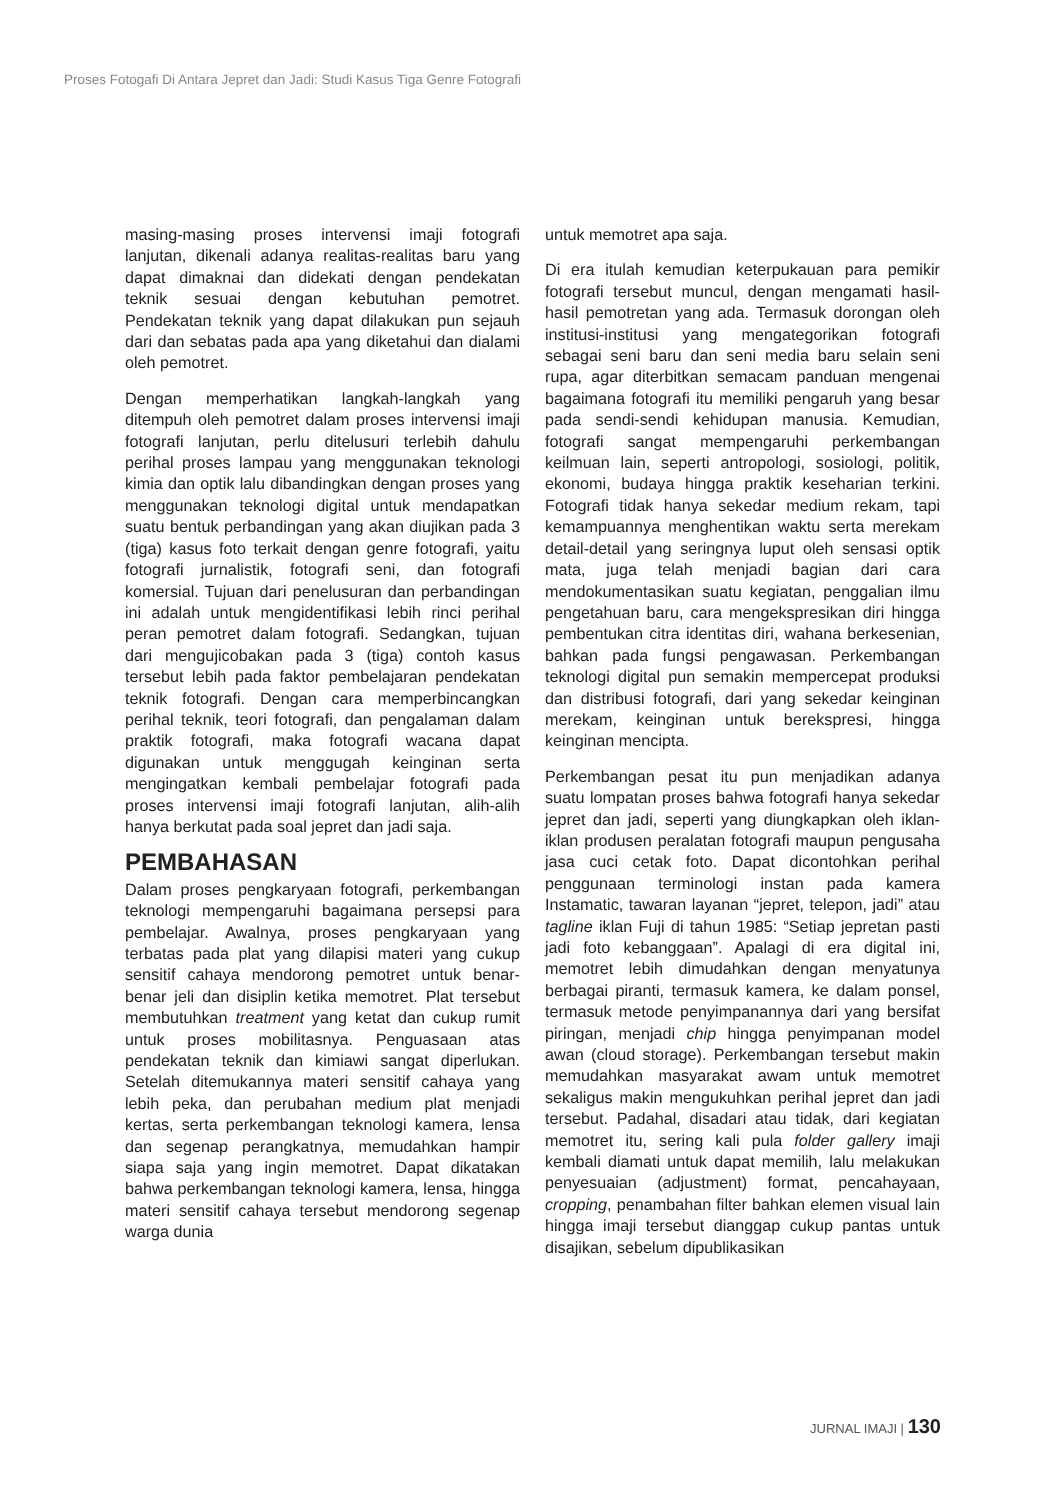Proses Fotogafi Di Antara Jepret dan Jadi: Studi Kasus Tiga Genre Fotografi
masing-masing proses intervensi imaji fotografi lanjutan, dikenali adanya realitas-realitas baru yang dapat dimaknai dan didekati dengan pendekatan teknik sesuai dengan kebutuhan pemotret. Pendekatan teknik yang dapat dilakukan pun sejauh dari dan sebatas pada apa yang diketahui dan dialami oleh pemotret.
Dengan memperhatikan langkah-langkah yang ditempuh oleh pemotret dalam proses intervensi imaji fotografi lanjutan, perlu ditelusuri terlebih dahulu perihal proses lampau yang menggunakan teknologi kimia dan optik lalu dibandingkan dengan proses yang menggunakan teknologi digital untuk mendapatkan suatu bentuk perbandingan yang akan diujikan pada 3 (tiga) kasus foto terkait dengan genre fotografi, yaitu fotografi jurnalistik, fotografi seni, dan fotografi komersial. Tujuan dari penelusuran dan perbandingan ini adalah untuk mengidentifikasi lebih rinci perihal peran pemotret dalam fotografi. Sedangkan, tujuan dari mengujicobakan pada 3 (tiga) contoh kasus tersebut lebih pada faktor pembelajaran pendekatan teknik fotografi. Dengan cara memperbincangkan perihal teknik, teori fotografi, dan pengalaman dalam praktik fotografi, maka fotografi wacana dapat digunakan untuk menggugah keinginan serta mengingatkan kembali pembelajar fotografi pada proses intervensi imaji fotografi lanjutan, alih-alih hanya berkutat pada soal jepret dan jadi saja.
PEMBAHASAN
Dalam proses pengkaryaan fotografi, perkembangan teknologi mempengaruhi bagaimana persepsi para pembelajar. Awalnya, proses pengkaryaan yang terbatas pada plat yang dilapisi materi yang cukup sensitif cahaya mendorong pemotret untuk benar-benar jeli dan disiplin ketika memotret. Plat tersebut membutuhkan treatment yang ketat dan cukup rumit untuk proses mobilitasnya. Penguasaan atas pendekatan teknik dan kimiawi sangat diperlukan. Setelah ditemukannya materi sensitif cahaya yang lebih peka, dan perubahan medium plat menjadi kertas, serta perkembangan teknologi kamera, lensa dan segenap perangkatnya, memudahkan hampir siapa saja yang ingin memotret. Dapat dikatakan bahwa perkembangan teknologi kamera, lensa, hingga materi sensitif cahaya tersebut mendorong segenap warga dunia
untuk memotret apa saja.
Di era itulah kemudian keterpukauan para pemikir fotografi tersebut muncul, dengan mengamati hasil-hasil pemotretan yang ada. Termasuk dorongan oleh institusi-institusi yang mengategorikan fotografi sebagai seni baru dan seni media baru selain seni rupa, agar diterbitkan semacam panduan mengenai bagaimana fotografi itu memiliki pengaruh yang besar pada sendi-sendi kehidupan manusia. Kemudian, fotografi sangat mempengaruhi perkembangan keilmuan lain, seperti antropologi, sosiologi, politik, ekonomi, budaya hingga praktik keseharian terkini. Fotografi tidak hanya sekedar medium rekam, tapi kemampuannya menghentikan waktu serta merekam detail-detail yang seringnya luput oleh sensasi optik mata, juga telah menjadi bagian dari cara mendokumentasikan suatu kegiatan, penggalian ilmu pengetahuan baru, cara mengekspresikan diri hingga pembentukan citra identitas diri, wahana berkesenian, bahkan pada fungsi pengawasan. Perkembangan teknologi digital pun semakin mempercepat produksi dan distribusi fotografi, dari yang sekedar keinginan merekam, keinginan untuk berekspresi, hingga keinginan mencipta.
Perkembangan pesat itu pun menjadikan adanya suatu lompatan proses bahwa fotografi hanya sekedar jepret dan jadi, seperti yang diungkapkan oleh iklan-iklan produsen peralatan fotografi maupun pengusaha jasa cuci cetak foto. Dapat dicontohkan perihal penggunaan terminologi instan pada kamera Instamatic, tawaran layanan “jepret, telepon, jadi” atau tagline iklan Fuji di tahun 1985: “Setiap jepretan pasti jadi foto kebanggaan”. Apalagi di era digital ini, memotret lebih dimudahkan dengan menyatunya berbagai piranti, termasuk kamera, ke dalam ponsel, termasuk metode penyimpanannya dari yang bersifat piringan, menjadi chip hingga penyimpanan model awan (cloud storage). Perkembangan tersebut makin memudahkan masyarakat awam untuk memotret sekaligus makin mengukuhkan perihal jepret dan jadi tersebut. Padahal, disadari atau tidak, dari kegiatan memotret itu, sering kali pula folder gallery imaji kembali diamati untuk dapat memilih, lalu melakukan penyesuaian (adjustment) format, pencahayaan, cropping, penambahan filter bahkan elemen visual lain hingga imaji tersebut dianggap cukup pantas untuk disajikan, sebelum dipublikasikan
JURNAL IMAJI | 130